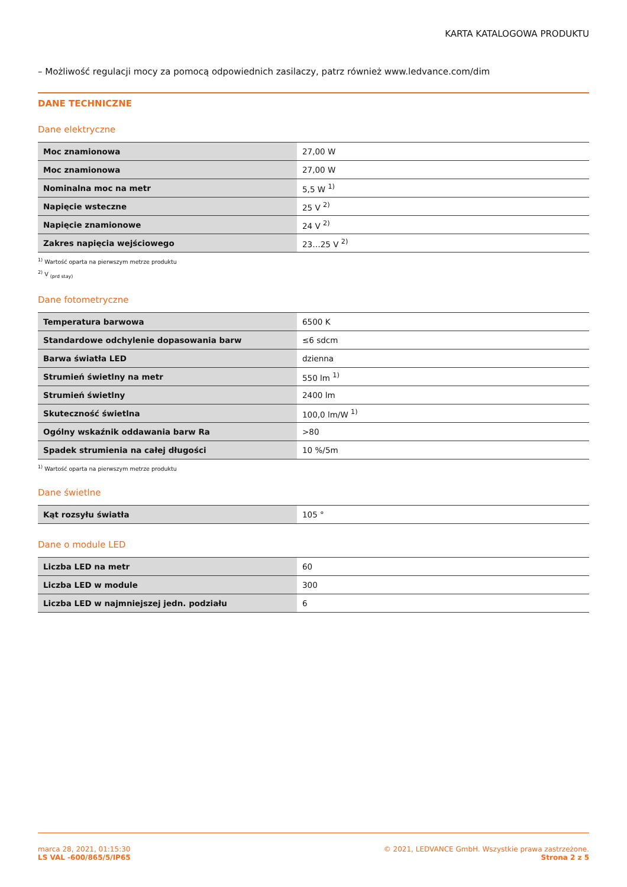KARTA KATALOGOWA PRODUKTU
– Możliwość regulacji mocy za pomocą odpowiednich zasilaczy, patrz również www.ledvance.com/dim
DANE TECHNICZNE
Dane elektryczne
| Moc znamionowa | 27,00 W |
| Moc znamionowa | 27,00 W |
| Nominalna moc na metr | 5,5 W <sup>1)</sup> |
| Napięcie wsteczne | 25 V <sup>2)</sup> |
| Napięcie znamionowe | 24 V <sup>2)</sup> |
| Zakres napięcia wejściowego | 23…25 V <sup>2)</sup> |
<sup>1)</sup> Wartość oparta na pierwszym metrze produktu
<sup>2)</sup> V <sub>(prd stay)</sub>
Dane fotometryczne
| Temperatura barwowa | 6500 K |
| Standardowe odchylenie dopasowania barw | ≤6 sdcm |
| Barwa światła LED | dzienna |
| Strumień świetlny na metr | 550 lm <sup>1)</sup> |
| Strumień świetlny | 2400 lm |
| Skuteczność świetlna | 100,0 lm/W <sup>1)</sup> |
| Ogólny wskaźnik oddawania barw Ra | >80 |
| Spadek strumienia na całej długości | 10 %/5m |
<sup>1)</sup> Wartość oparta na pierwszym metrze produktu
Dane świetlne
| Kąt rozsyłu światła | 105 ° |
Dane o module LED
| Liczba LED na metr | 60 |
| Liczba LED w module | 300 |
| Liczba LED w najmniejszej jedn. podziału | 6 |
marca 28, 2021, 01:15:30
LS VAL -600/865/5/IP65
© 2021, LEDVANCE GmbH. Wszystkie prawa zastrzeżone.
Strona 2 z 5